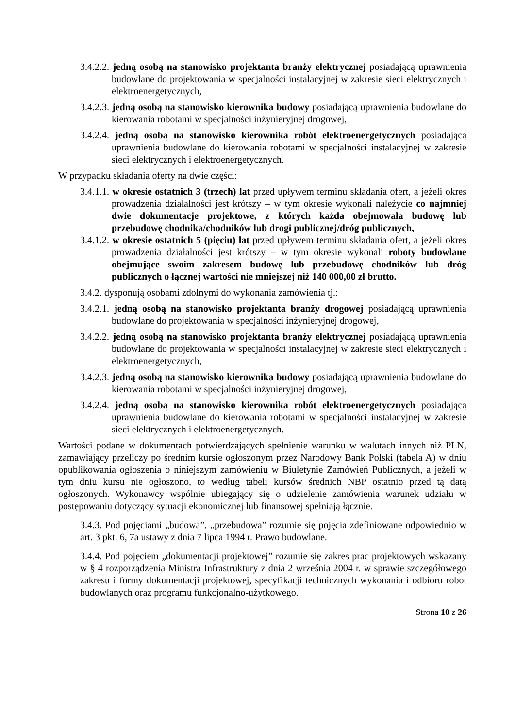3.4.2.2. jedną osobą na stanowisko projektanta branży elektrycznej posiadającą uprawnienia budowlane do projektowania w specjalności instalacyjnej w zakresie sieci elektrycznych i elektroenergetycznych,
3.4.2.3. jedną osobą na stanowisko kierownika budowy posiadającą uprawnienia budowlane do kierowania robotami w specjalności inżynieryjnej drogowej,
3.4.2.4. jedną osobą na stanowisko kierownika robót elektroenergetycznych posiadającą uprawnienia budowlane do kierowania robotami w specjalności instalacyjnej w zakresie sieci elektrycznych i elektroenergetycznych.
W przypadku składania oferty na dwie części:
3.4.1.1. w okresie ostatnich 3 (trzech) lat przed upływem terminu składania ofert, a jeżeli okres prowadzenia działalności jest krótszy – w tym okresie wykonali należycie co najmniej dwie dokumentacje projektowe, z których każda obejmowała budowę lub przebudowę chodnika/chodników lub drogi publicznej/dróg publicznych,
3.4.1.2. w okresie ostatnich 5 (pięciu) lat przed upływem terminu składania ofert, a jeżeli okres prowadzenia działalności jest krótszy – w tym okresie wykonali roboty budowlane obejmujące swoim zakresem budowę lub przebudowę chodników lub dróg publicznych o łącznej wartości nie mniejszej niż 140 000,00 zł brutto.
3.4.2. dysponują osobami zdolnymi do wykonania zamówienia tj.:
3.4.2.1. jedną osobą na stanowisko projektanta branży drogowej posiadającą uprawnienia budowlane do projektowania w specjalności inżynieryjnej drogowej,
3.4.2.2. jedną osobą na stanowisko projektanta branży elektrycznej posiadającą uprawnienia budowlane do projektowania w specjalności instalacyjnej w zakresie sieci elektrycznych i elektroenergetycznych,
3.4.2.3. jedną osobą na stanowisko kierownika budowy posiadającą uprawnienia budowlane do kierowania robotami w specjalności inżynieryjnej drogowej,
3.4.2.4. jedną osobą na stanowisko kierownika robót elektroenergetycznych posiadającą uprawnienia budowlane do kierowania robotami w specjalności instalacyjnej w zakresie sieci elektrycznych i elektroenergetycznych.
Wartości podane w dokumentach potwierdzających spełnienie warunku w walutach innych niż PLN, zamawiający przeliczy po średnim kursie ogłoszonym przez Narodowy Bank Polski (tabela A) w dniu opublikowania ogłoszenia o niniejszym zamówieniu w Biuletynie Zamówień Publicznych, a jeżeli w tym dniu kursu nie ogłoszono, to według tabeli kursów średnich NBP ostatnio przed tą datą ogłoszonych. Wykonawcy wspólnie ubiegający się o udzielenie zamówienia warunek udziału w postępowaniu dotyczący sytuacji ekonomicznej lub finansowej spełniają łącznie.
3.4.3. Pod pojęciami „budowa”, „przebudowa” rozumie się pojęcia zdefiniowane odpowiednio w art. 3 pkt. 6, 7a ustawy z dnia 7 lipca 1994 r. Prawo budowlane.
3.4.4. Pod pojęciem „dokumentacji projektowej” rozumie się zakres prac projektowych wskazany w § 4 rozporządzenia Ministra Infrastruktury z dnia 2 września 2004 r. w sprawie szczegółowego zakresu i formy dokumentacji projektowej, specyfikacji technicznych wykonania i odbioru robot budowlanych oraz programu funkcjonalno-użytkowego.
Strona 10 z 26